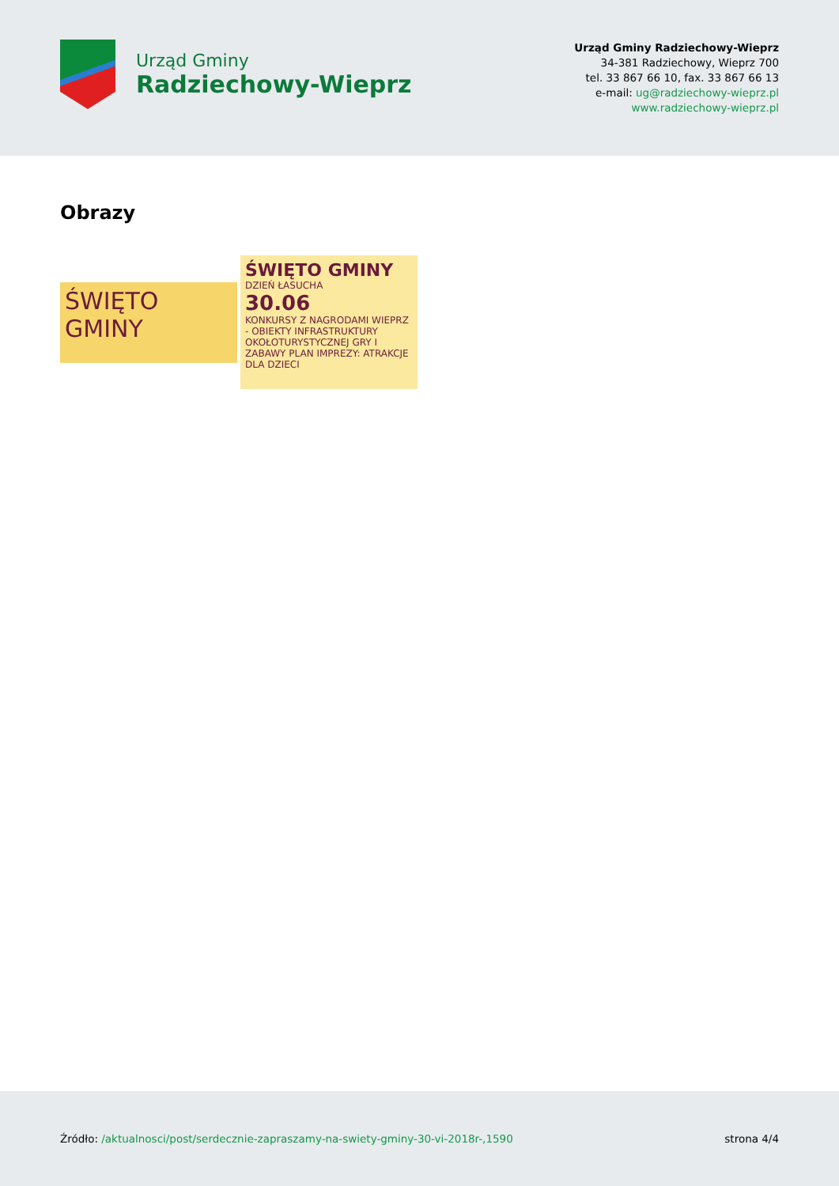Urząd Gminy
Radziechowy-Wieprz
Urząd Gminy Radziechowy-Wieprz
34-381 Radziechowy, Wieprz 700
tel. 33 867 66 10, fax. 33 867 66 13
e-mail: ug@radziechowy-wieprz.pl
www.radziechowy-wieprz.pl
Obrazy
ŚWIĘTO GMINY
ŚWIĘTO GMINY DZIEŃ ŁASUCHA
30.06
KONKURSY Z NAGRODAMI WIEPRZ - OBIEKTY INFRASTRUKTURY OKOŁOTURYSTYCZNEJ GRY I ZABAWY PLAN IMPREZY: ATRAKCJE DLA DZIECI
Źródło: /aktualnosci/post/serdecznie-zapraszamy-na-swiety-gminy-30-vi-2018r-,1590
strona 4/4